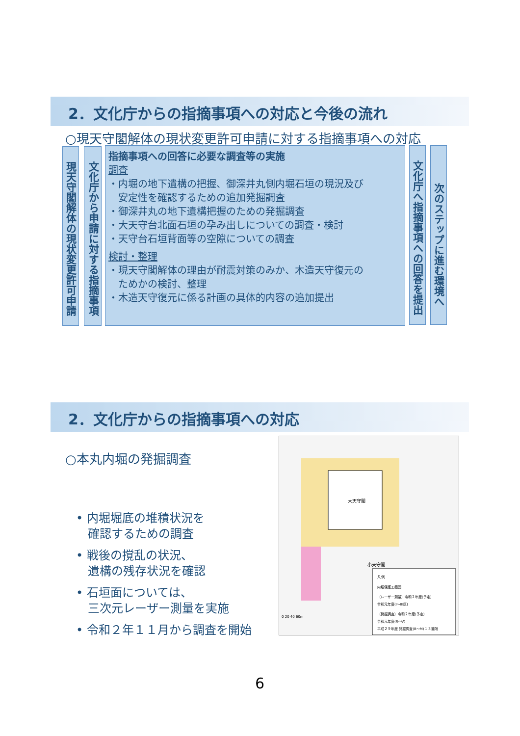2．文化庁からの指摘事項への対応と今後の流れ
○現天守閣解体の現状変更許可申請に対する指摘事項への対応
現天守閣解体の現状変更許可申請
文化庁から申請に対する指摘事項
指摘事項への回答に必要な調査等の実施
調査
・内堀の地下遺構の把握、御深井丸側内堀石垣の現況及び
　安定性を確認するための追加発掘調査
・御深井丸の地下遺構把握のための発掘調査
・大天守台北面石垣の孕み出しについての調査・検討
・天守台石垣背面等の空隙についての調査
検討・整理
・現天守閣解体の理由が耐震対策のみか、木造天守復元の
　ためかの検討、整理
・木造天守復元に係る計画の具体的内容の追加提出
文化庁へ指摘事項への回答を提出
次のステップに進む環境へ
2．文化庁からの指摘事項への対応
○本丸内堀の発掘調査
• 内堀堀底の堆積状況を
　確認するための調査
• 戦後の撹乱の状況、
　遺構の残存状況を確認
• 石垣面については、
　三次元レーザー測量を実施
• 令和２年１１月から調査を開始
大天守閣
小天守閣
凡例
内堀保護工範囲
（レーザー測量）令和２年度(予定)
令和元年度(I～III区)
（発掘調査）令和２年度(予定)
令和元年度(R～V)
平成２９年度 発掘調査(B～M)１３箇所
0 20 40 60m
6